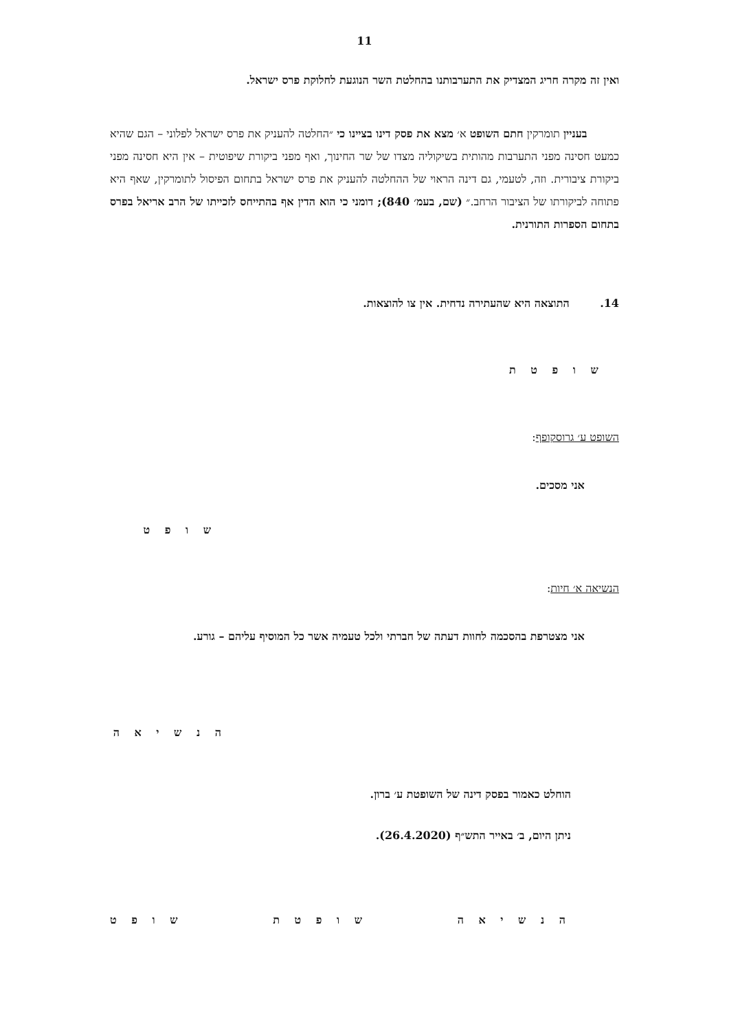11
ואין זה מקרה חריג המצדיק את התערבותנו בהחלטת השר הנוגעת לחלוקת פרס ישראל.
בעניין תומרקין חתם השופט א׳ מצא את פסק דינו בציינו כי ״החלטה להעניק את פרס ישראל לפלוני – הגם שהיא כמעט חסינה מפני התערבות מהותית בשיקוליה מצדו של שר החינוך, ואף מפני ביקורת שיפוטית – אין היא חסינה מפני ביקורת ציבורית. וזה, לטעמי, גם דינה הראוי של ההחלטה להעניק את פרס ישראל בתחום הפיסול לתומרקין, שאף היא פתוחה לביקורתו של הציבור הרחב.״ (שם, בעמ׳ 840); דומני כי הוא הדין אף בהתייחס לזכייתו של הרב אריאל בפרס בתחום הספרות התורנית.
14. התוצאה היא שהעתירה נדחית. אין צו להוצאות.
ש ו פ ט ת
השופט ע׳ גרוסקופף:
אני מסכים.
ש ו פ ט
הנשיאה א׳ חיות:
אני מצטרפת בהסכמה לחוות דעתה של חברתי ולכל טעמיה אשר כל המוסיף עליהם – גורע.
ה נ ש י א ה
הוחלט כאמור בפסק דינה של השופטת ע׳ ברון.
ניתן היום, ב׳ באייר התש״ף (26.4.2020).
ה נ ש י א ה ש ו פ ט ת ש ו פ ט